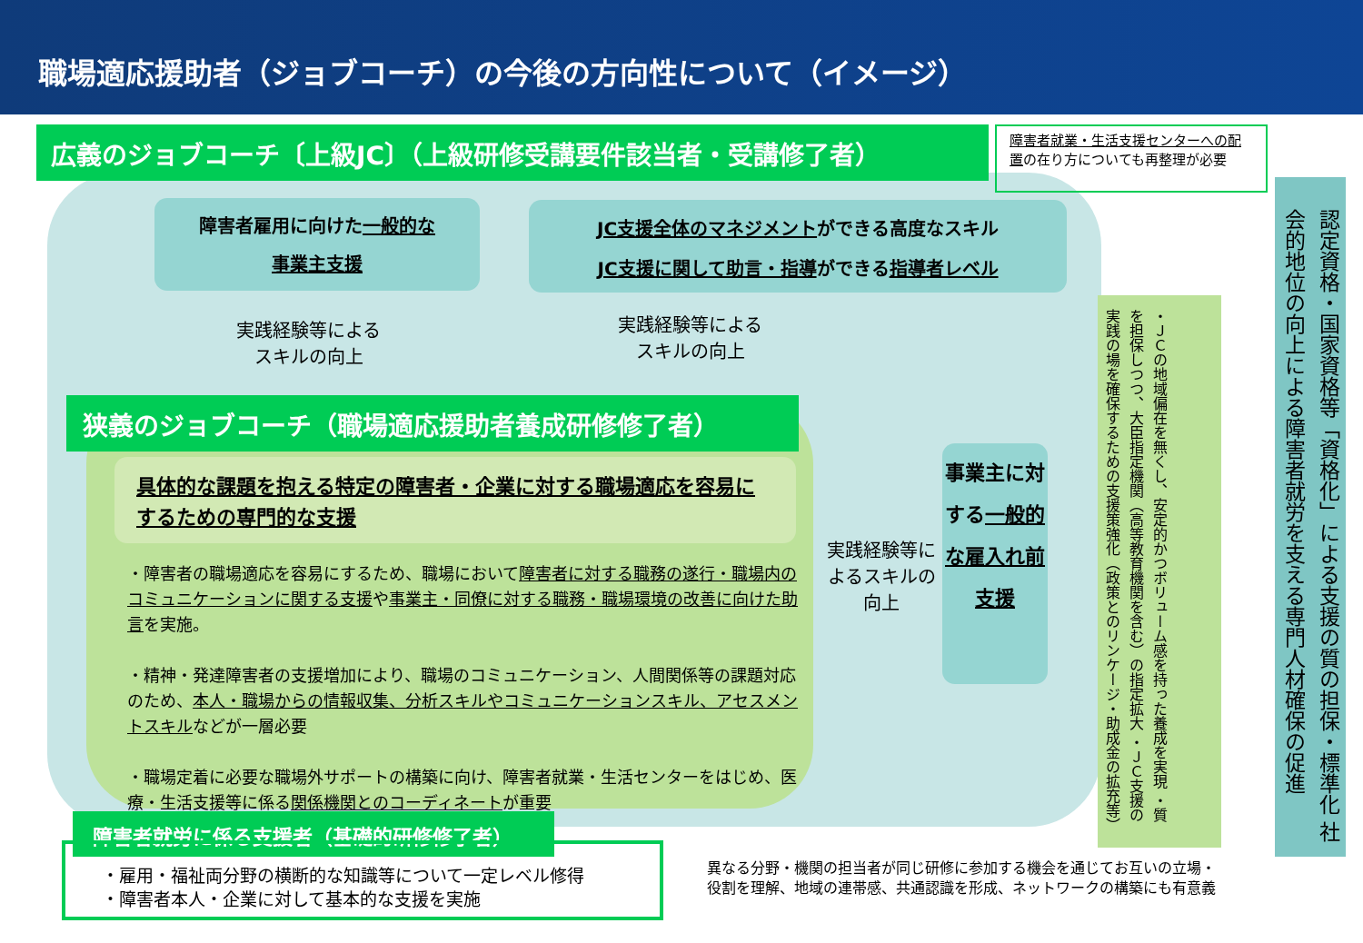職場適応援助者（ジョブコーチ）の今後の方向性について（イメージ）
広義のジョブコーチ〔上級JC〕（上級研修受講要件該当者・受講修了者）
障害者就業・生活支援センターへの配置の在り方についても再整理が必要
障害者雇用に向けた一般的な
事業主支援
JC支援全体のマネジメントができる高度なスキル
JC支援に関して助言・指導ができる指導者レベル
実践経験等による
スキルの向上
実践経験等による
スキルの向上
狭義のジョブコーチ（職場適応援助者養成研修修了者）
具体的な課題を抱える特定の障害者・企業に対する職場適応を容易にするための専門的な支援
・障害者の職場適応を容易にするため、職場において障害者に対する職務の遂行・職場内のコミュニケーションに関する支援や事業主・同僚に対する職務・職場環境の改善に向けた助言を実施。
・精神・発達障害者の支援増加により、職場のコミュニケーション、人間関係等の課題対応のため、本人・職場からの情報収集、分析スキルやコミュニケーションスキル、アセスメントスキルなどが一層必要
・職場定着に必要な職場外サポートの構築に向け、障害者就業・生活センターをはじめ、医療・生活支援等に係る関係機関とのコーディネートが重要
実践経験等によるスキルの向上
事業主に対する一般的な雇入れ前支援
・ＪＣの地域偏在を無くし、安定的かつボリューム感を持った養成を実現 ・質を担保しつつ、大臣指定機関（高等教育機関を含む）の指定拡大 ・ＪＣ支援の実践の場を確保するための支援策強化（政策とのリンケージ・助成金の拡充等）
認定資格・国家資格等「資格化」による支援の質の担保・標準化 社会的地位の向上による障害者就労を支える専門人材確保の促進
障害者就労に係る支援者（基礎的研修修了者）
・雇用・福祉両分野の横断的な知識等について一定レベル修得
・障害者本人・企業に対して基本的な支援を実施
異なる分野・機関の担当者が同じ研修に参加する機会を通じてお互いの立場・
役割を理解、地域の連帯感、共通認識を形成、ネットワークの構築にも有意義